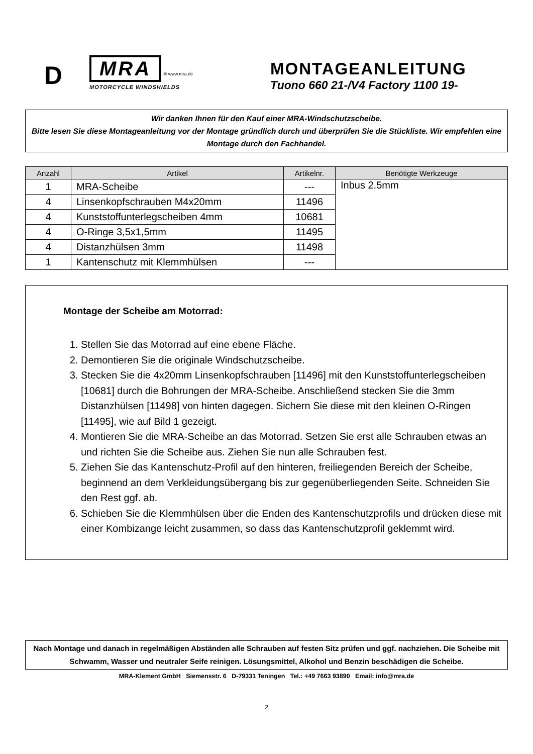D
MRA ® www.mra.de
MOTORCYCLE WINDSHIELDS
MONTAGEANLEITUNG
Tuono 660 21-/V4 Factory 1100 19-
Wir danken Ihnen für den Kauf einer MRA-Windschutzscheibe.
Bitte lesen Sie diese Montageanleitung vor der Montage gründlich durch und überprüfen Sie die Stückliste. Wir empfehlen eine Montage durch den Fachhandel.
| Anzahl | Artikel | Artikelnr. | Benötigte Werkzeuge |
| --- | --- | --- | --- |
| 1 | MRA-Scheibe | --- | Inbus 2.5mm |
| 4 | Linsenkopfschrauben M4x20mm | 11496 | |
| 4 | Kunststoffunterlegscheiben 4mm | 10681 | |
| 4 | O-Ringe 3,5x1,5mm | 11495 | |
| 4 | Distanzhülsen 3mm | 11498 | |
| 1 | Kantenschutz mit Klemmhülsen | --- | |
Montage der Scheibe am Motorrad:
1. Stellen Sie das Motorrad auf eine ebene Fläche.
2. Demontieren Sie die originale Windschutzscheibe.
3. Stecken Sie die 4x20mm Linsenkopfschrauben [11496] mit den Kunststoffunterlegscheiben [10681] durch die Bohrungen der MRA-Scheibe. Anschließend stecken Sie die 3mm Distanzhülsen [11498] von hinten dagegen. Sichern Sie diese mit den kleinen O-Ringen [11495], wie auf Bild 1 gezeigt.
4. Montieren Sie die MRA-Scheibe an das Motorrad. Setzen Sie erst alle Schrauben etwas an und richten Sie die Scheibe aus. Ziehen Sie nun alle Schrauben fest.
5. Ziehen Sie das Kantenschutz-Profil auf den hinteren, freiliegenden Bereich der Scheibe, beginnend an dem Verkleidungsübergang bis zur gegenüberliegenden Seite. Schneiden Sie den Rest ggf. ab.
6. Schieben Sie die Klemmhülsen über die Enden des Kantenschutzprofils und drücken diese mit einer Kombizange leicht zusammen, so dass das Kantenschutzprofil geklemmt wird.
Nach Montage und danach in regelmäßigen Abständen alle Schrauben auf festen Sitz prüfen und ggf. nachziehen. Die Scheibe mit Schwamm, Wasser und neutraler Seife reinigen. Lösungsmittel, Alkohol und Benzin beschädigen die Scheibe.
MRA-Klement GmbH Siemensstr. 6 D-79331 Teningen Tel.: +49 7663 93890 Email: info@mra.de
2